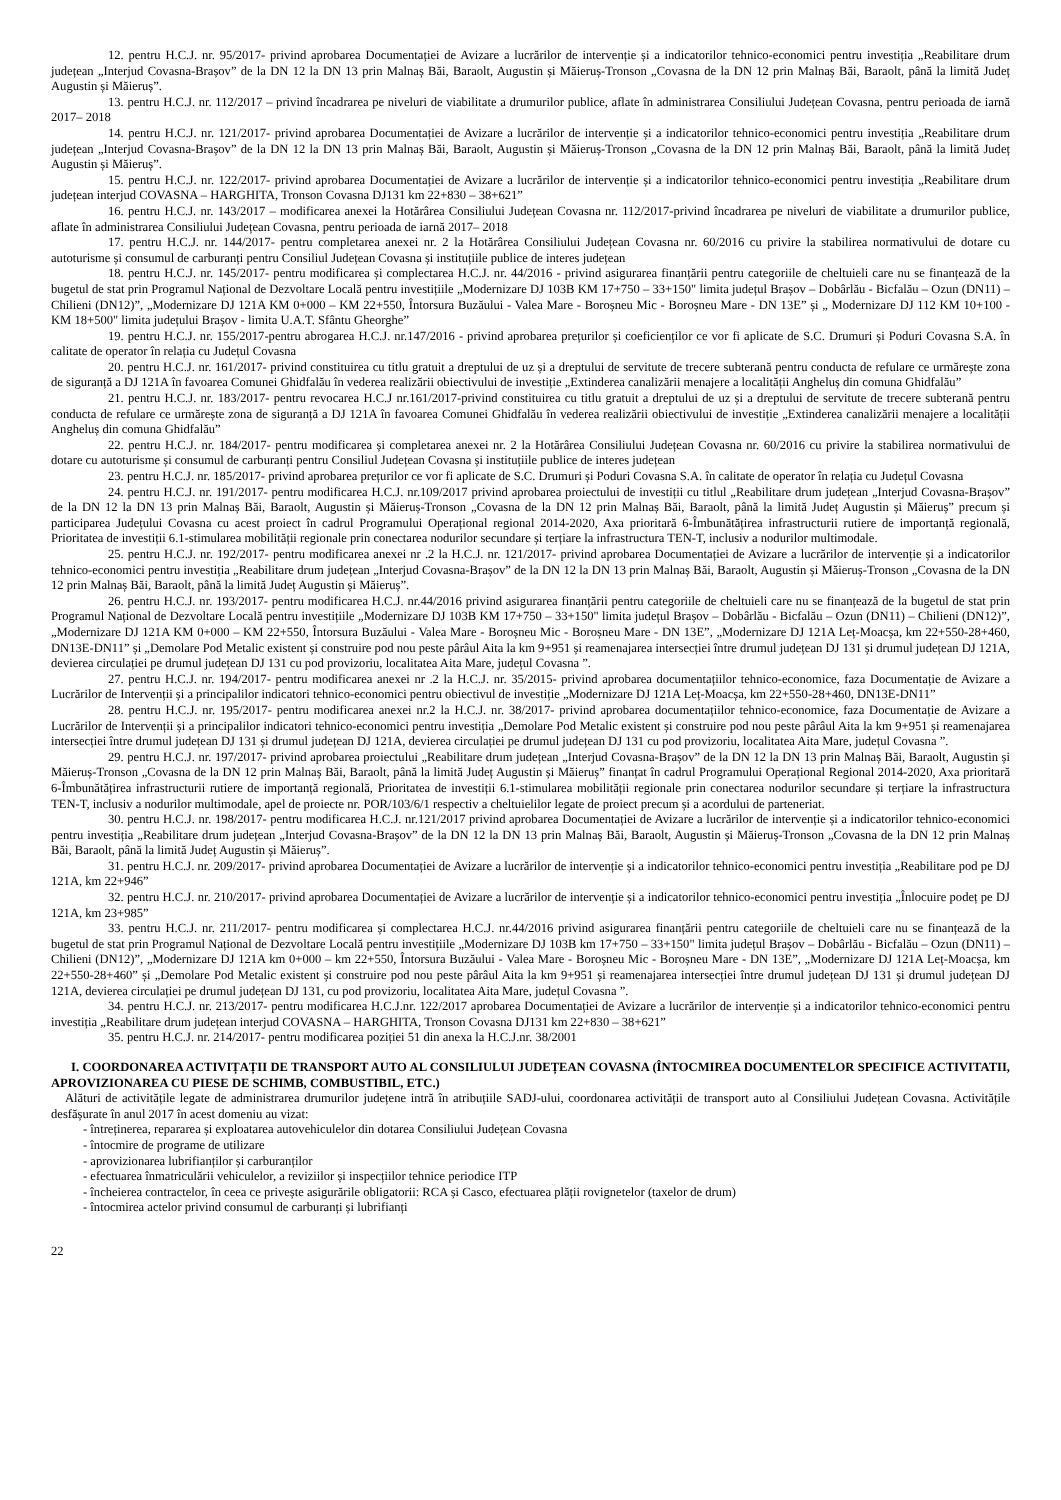12. pentru H.C.J. nr. 95/2017- privind aprobarea Documentației de Avizare a lucrărilor de intervenție și a indicatorilor tehnico-economici pentru investiția „Reabilitare drum județean „Interjud Covasna-Brașov” de la DN 12 la DN 13 prin Malnaș Băi, Baraolt, Augustin și Măieruș-Tronson „Covasna de la DN 12 prin Malnaș Băi, Baraolt, până la limită Județ Augustin și Măieruș”.
13. pentru H.C.J. nr. 112/2017 – privind încadrarea pe niveluri de viabilitate a drumurilor publice, aflate în administrarea Consiliului Județean Covasna, pentru perioada de iarnă 2017– 2018
14. pentru H.C.J. nr. 121/2017- privind aprobarea Documentației de Avizare a lucrărilor de intervenție și a indicatorilor tehnico-economici pentru investiția „Reabilitare drum județean „Interjud Covasna-Brașov” de la DN 12 la DN 13 prin Malnaș Băi, Baraolt, Augustin și Măieruș-Tronson „Covasna de la DN 12 prin Malnaș Băi, Baraolt, până la limită Județ Augustin și Măieruș”.
15. pentru H.C.J. nr. 122/2017- privind aprobarea Documentației de Avizare a lucrărilor de intervenție și a indicatorilor tehnico-economici pentru investiția „Reabilitare drum județean interjud COVASNA – HARGHITA, Tronson Covasna DJ131 km 22+830 – 38+621”
16. pentru H.C.J. nr. 143/2017 – modificarea anexei la Hotărârea Consiliului Județean Covasna nr. 112/2017-privind încadrarea pe niveluri de viabilitate a drumurilor publice, aflate în administrarea Consiliului Județean Covasna, pentru perioada de iarnă 2017– 2018
17. pentru H.C.J. nr. 144/2017- pentru completarea anexei nr. 2 la Hotărârea Consiliului Județean Covasna nr. 60/2016 cu privire la stabilirea normativului de dotare cu autoturisme și consumul de carburanți pentru Consiliul Județean Covasna și instituțiile publice de interes județean
18. pentru H.C.J. nr. 145/2017- pentru modificarea și complectarea H.C.J. nr. 44/2016 - privind asigurarea finanțării pentru categoriile de cheltuieli care nu se finanțează de la bugetul de stat prin Programul Național de Dezvoltare Locală pentru investițiile „Modernizare DJ 103B KM 17+750 – 33+150" limita județul Brașov – Dobârlău - Bicfalău – Ozun (DN11) – Chilieni (DN12)”, „Modernizare DJ 121A KM 0+000 – KM 22+550, Întorsura Buzăului - Valea Mare - Boroșneu Mic - Boroșneu Mare - DN 13E” și „ Modernizare DJ 112 KM 10+100 - KM 18+500" limita județului Brașov - limita U.A.T. Sfântu Gheorghe”
19. pentru H.C.J. nr. 155/2017-pentru abrogarea H.C.J. nr.147/2016 - privind aprobarea prețurilor și coeficienților ce vor fi aplicate de S.C. Drumuri și Poduri Covasna S.A. în calitate de operator în relația cu Județul Covasna
20. pentru H.C.J. nr. 161/2017- privind constituirea cu titlu gratuit a dreptului de uz și a dreptului de servitute de trecere subterană pentru conducta de refulare ce urmărește zona de siguranță a DJ 121A în favoarea Comunei Ghidfalău în vederea realizării obiectivului de investiție „Extinderea canalizării menajere a localității Angheluș din comuna Ghidfalău”
21. pentru H.C.J. nr. 183/2017- pentru revocarea H.C.J nr.161/2017-privind constituirea cu titlu gratuit a dreptului de uz și a dreptului de servitute de trecere subterană pentru conducta de refulare ce urmărește zona de siguranță a DJ 121A în favoarea Comunei Ghidfalău în vederea realizării obiectivului de investiție „Extinderea canalizării menajere a localității Angheluș din comuna Ghidfalău”
22. pentru H.C.J. nr. 184/2017- pentru modificarea și completarea anexei nr. 2 la Hotărârea Consiliului Județean Covasna nr. 60/2016 cu privire la stabilirea normativului de dotare cu autoturisme și consumul de carburanți pentru Consiliul Județean Covasna și instituțiile publice de interes județean
23. pentru H.C.J. nr. 185/2017- privind aprobarea prețurilor ce vor fi aplicate de S.C. Drumuri și Poduri Covasna S.A. în calitate de operator în relația cu Județul Covasna
24. pentru H.C.J. nr. 191/2017- pentru modificarea H.C.J. nr.109/2017 privind aprobarea proiectului de investiții cu titlul „Reabilitare drum județean „Interjud Covasna-Brașov” de la DN 12 la DN 13 prin Malnaș Băi, Baraolt, Augustin și Măieruș-Tronson „Covasna de la DN 12 prin Malnaș Băi, Baraolt, până la limită Județ Augustin și Măieruș” precum și participarea Județului Covasna cu acest proiect în cadrul Programului Operațional regional 2014-2020, Axa prioritară 6-Îmbunătățirea infrastructurii rutiere de importanță regională, Prioritatea de investiții 6.1-stimularea mobilității regionale prin conectarea nodurilor secundare și terțiare la infrastructura TEN-T, inclusiv a nodurilor multimodale.
25. pentru H.C.J. nr. 192/2017- pentru modificarea anexei nr .2 la H.C.J. nr. 121/2017- privind aprobarea Documentației de Avizare a lucrărilor de intervenție și a indicatorilor tehnico-economici pentru investiția „Reabilitare drum județean „Interjud Covasna-Brașov” de la DN 12 la DN 13 prin Malnaș Băi, Baraolt, Augustin și Măieruș-Tronson „Covasna de la DN 12 prin Malnaș Băi, Baraolt, până la limită Județ Augustin și Măieruș”.
26. pentru H.C.J. nr. 193/2017- pentru modificarea H.C.J. nr.44/2016 privind asigurarea finanțării pentru categoriile de cheltuieli care nu se finanțează de la bugetul de stat prin Programul Național de Dezvoltare Locală pentru investițiile „Modernizare DJ 103B KM 17+750 – 33+150" limita județul Brașov – Dobârlău - Bicfalău – Ozun (DN11) – Chilieni (DN12)”, „Modernizare DJ 121A KM 0+000 – KM 22+550, Întorsura Buzăului - Valea Mare - Boroșneu Mic - Boroșneu Mare - DN 13E”, „Modernizare DJ 121A Leț-Moacșa, km 22+550-28+460, DN13E-DN11” și „Demolare Pod Metalic existent și construire pod nou peste pârâul Aita la km 9+951 și reamenajarea intersecției între drumul județean DJ 131 și drumul județean DJ 121A, devierea circulației pe drumul județean DJ 131 cu pod provizoriu, localitatea Aita Mare, județul Covasna ”.
27. pentru H.C.J. nr. 194/2017- pentru modificarea anexei nr .2 la H.C.J. nr. 35/2015- privind aprobarea documentațiilor tehnico-economice, faza Documentație de Avizare a Lucrărilor de Intervenții și a principalilor indicatori tehnico-economici pentru obiectivul de investiție „Modernizare DJ 121A Leț-Moacșa, km 22+550-28+460, DN13E-DN11”
28. pentru H.C.J. nr. 195/2017- pentru modificarea anexei nr.2 la H.C.J. nr. 38/2017- privind aprobarea documentațiilor tehnico-economice, faza Documentație de Avizare a Lucrărilor de Intervenții și a principalilor indicatori tehnico-economici pentru investiția „Demolare Pod Metalic existent și construire pod nou peste pârâul Aita la km 9+951 și reamenajarea intersecției între drumul județean DJ 131 și drumul județean DJ 121A, devierea circulației pe drumul județean DJ 131 cu pod provizoriu, localitatea Aita Mare, județul Covasna ”.
29. pentru H.C.J. nr. 197/2017- privind aprobarea proiectului „Reabilitare drum județean „Interjud Covasna-Brașov” de la DN 12 la DN 13 prin Malnaș Băi, Baraolt, Augustin și Măieruș-Tronson „Covasna de la DN 12 prin Malnaș Băi, Baraolt, până la limită Județ Augustin și Măieruș” finanțat în cadrul Programului Operațional Regional 2014-2020, Axa prioritară 6-Îmbunătățirea infrastructurii rutiere de importanță regională, Prioritatea de investiții 6.1-stimularea mobilității regionale prin conectarea nodurilor secundare și terțiare la infrastructura TEN-T, inclusiv a nodurilor multimodale, apel de proiecte nr. POR/103/6/1 respectiv a cheltuielilor legate de proiect precum și a acordului de parteneriat.
30. pentru H.C.J. nr. 198/2017- pentru modificarea H.C.J. nr.121/2017 privind aprobarea Documentației de Avizare a lucrărilor de intervenție și a indicatorilor tehnico-economici pentru investiția „Reabilitare drum județean „Interjud Covasna-Brașov” de la DN 12 la DN 13 prin Malnaș Băi, Baraolt, Augustin și Măieruș-Tronson „Covasna de la DN 12 prin Malnaș Băi, Baraolt, până la limită Județ Augustin și Măieruș”.
31. pentru H.C.J. nr. 209/2017- privind aprobarea Documentației de Avizare a lucrărilor de intervenție și a indicatorilor tehnico-economici pentru investiția „Reabilitare pod pe DJ 121A, km 22+946”
32. pentru H.C.J. nr. 210/2017- privind aprobarea Documentației de Avizare a lucrărilor de intervenție și a indicatorilor tehnico-economici pentru investiția „Înlocuire podeț pe DJ 121A, km 23+985”
33. pentru H.C.J. nr. 211/2017- pentru modificarea și complectarea H.C.J. nr.44/2016 privind asigurarea finanțării pentru categoriile de cheltuieli care nu se finanțează de la bugetul de stat prin Programul Național de Dezvoltare Locală pentru investițiile „Modernizare DJ 103B km 17+750 – 33+150" limita județul Brașov – Dobârlău - Bicfalău – Ozun (DN11) – Chilieni (DN12)”, „Modernizare DJ 121A km 0+000 – km 22+550, Întorsura Buzăului - Valea Mare - Boroșneu Mic - Boroșneu Mare - DN 13E”, „Modernizare DJ 121A Leț-Moacșa, km 22+550-28+460” și „Demolare Pod Metalic existent și construire pod nou peste pârâul Aita la km 9+951 și reamenajarea intersecției între drumul județean DJ 131 și drumul județean DJ 121A, devierea circulației pe drumul județean DJ 131, cu pod provizoriu, localitatea Aita Mare, județul Covasna ”.
34. pentru H.C.J. nr. 213/2017- pentru modificarea H.C.J.nr. 122/2017 aprobarea Documentației de Avizare a lucrărilor de intervenție și a indicatorilor tehnico-economici pentru investiția „Reabilitare drum județean interjud COVASNA – HARGHITA, Tronson Covasna DJ131 km 22+830 – 38+621”
35. pentru H.C.J. nr. 214/2017- pentru modificarea poziției 51 din anexa la H.C.J.nr. 38/2001
I. COORDONAREA ACTIVIȚAȚII DE TRANSPORT AUTO AL CONSILIULUI JUDEȚEAN COVASNA (ÎNTOCMIREA DOCUMENTELOR SPECIFICE ACTIVITATII, APROVIZIONAREA CU PIESE DE SCHIMB, COMBUSTIBIL, ETC.)
Alături de activitățile legate de administrarea drumurilor județene intră în atribuțiile SADJ-ului, coordonarea activității de transport auto al Consiliului Județean Covasna. Activitățile desfășurate în anul 2017 în acest domeniu au vizat:
- întreținerea, repararea și exploatarea autovehiculelor din dotarea Consiliului Județean Covasna
- întocmire de programe de utilizare
- aprovizionarea lubrifianților și carburanților
- efectuarea înmatriculării vehiculelor, a reviziilor și inspecțiilor tehnice periodice ITP
- încheierea contractelor, în ceea ce privește asigurările obligatorii: RCA și Casco, efectuarea plății rovignetelor (taxelor de drum)
- întocmirea actelor privind consumul de carburanți și lubrifianți
22